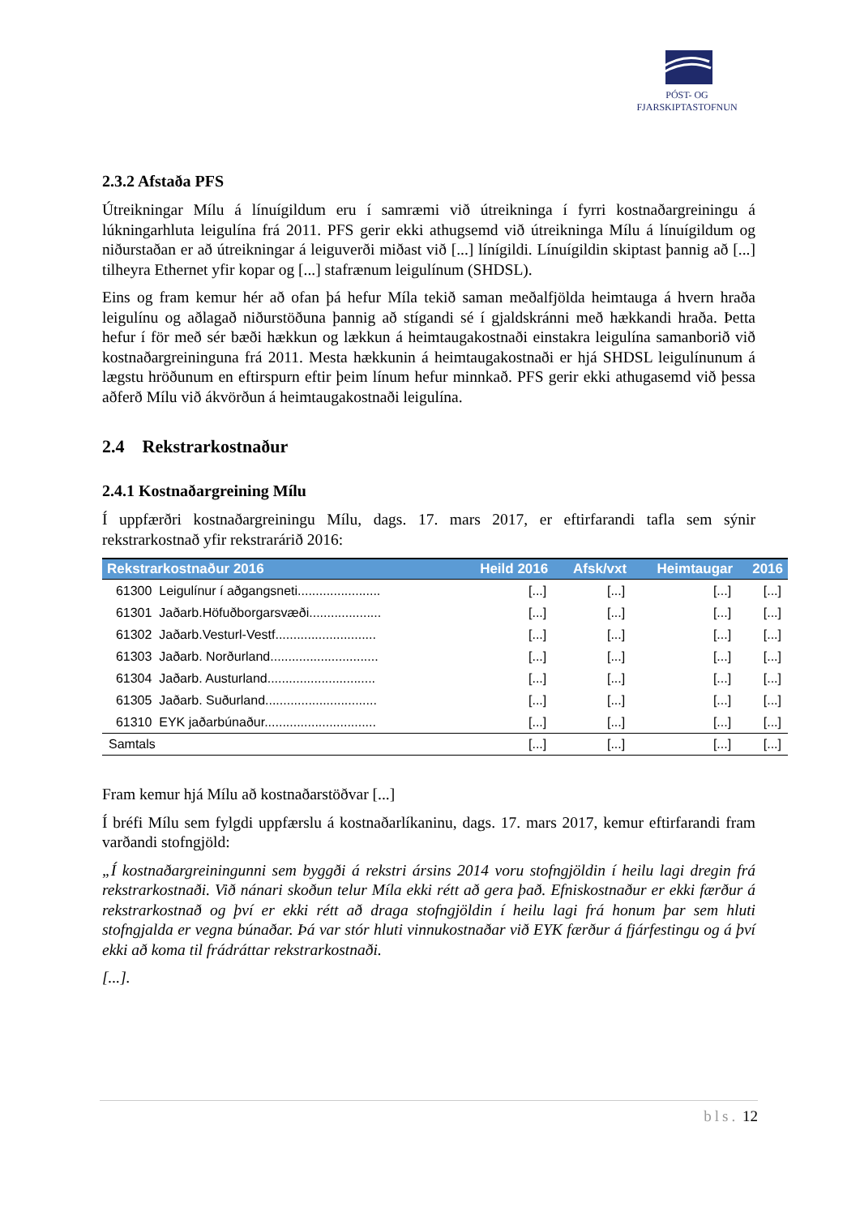PÓST- OG FJARSKIPTASTOFNUN
2.3.2 Afstaða PFS
Útreikningar Mílu á línuígildum eru í samræmi við útreikninga í fyrri kostnaðargreiningu á lúkningarhluta leigulína frá 2011. PFS gerir ekki athugsemd við útreikninga Mílu á línuígildum og niðurstaðan er að útreikningar á leiguverði miðast við [...] línígildi. Línuígildin skiptast þannig að [...] tilheyra Ethernet yfir kopar og [...] stafrænum leigulínum (SHDSL).
Eins og fram kemur hér að ofan þá hefur Míla tekið saman meðalfjölda heimtauga á hvern hraða leigulínu og aðlagað niðurstöðuna þannig að stígandi sé í gjaldskránni með hækkandi hraða. Þetta hefur í för með sér bæði hækkun og lækkun á heimtaugakostnaði einstakra leigulína samanborið við kostnaðargreininguna frá 2011. Mesta hækkunin á heimtaugakostnaði er hjá SHDSL leigulínunum á lægstu hröðunum en eftirspurn eftir þeim línum hefur minnkað. PFS gerir ekki athugasemd við þessa aðferð Mílu við ákvörðun á heimtaugakostnaði leigulína.
2.4 Rekstrarkostnaður
2.4.1 Kostnaðargreining Mílu
Í uppfærðri kostnaðargreiningu Mílu, dags. 17. mars 2017, er eftirfarandi tafla sem sýnir rekstrarkostnað yfir rekstrarárið 2016:
| Rekstrarkostnaður 2016 | Heild 2016 | Afsk/vxt | Heimtaugar | 2016 |
| --- | --- | --- | --- | --- |
| 61300 Leigulínur í aðgangsneti....................... | [...] | [...] | [...] | [...] |
| 61301 Jaðarb.Höfuðborgarsvæði.................... | [...] | [...] | [...] | [...] |
| 61302 Jaðarb.Vesturl-Vestf............................ | [...] | [...] | [...] | [...] |
| 61303 Jaðarb. Norðurland.............................. | [...] | [...] | [...] | [...] |
| 61304 Jaðarb. Austurland.............................. | [...] | [...] | [...] | [...] |
| 61305 Jaðarb. Suðurland............................... | [...] | [...] | [...] | [...] |
| 61310 EYK jaðarbúnaður............................... | [...] | [...] | [...] | [...] |
| Samtals | [...] | [...] | [...] | [...] |
Fram kemur hjá Mílu að kostnaðarstöðvar [...]
Í bréfi Mílu sem fylgdi uppfærslu á kostnaðarlíkaninu, dags. 17. mars 2017, kemur eftirfarandi fram varðandi stofngjöld:
„Í kostnaðargreiningunni sem byggði á rekstri ársins 2014 voru stofngjöldin í heilu lagi dregin frá rekstrarkostnaði. Við nánari skoðun telur Míla ekki rétt að gera það. Efniskostnaður er ekki færður á rekstrarkostnað og því er ekki rétt að draga stofngjöldin í heilu lagi frá honum þar sem hluti stofngjalda er vegna búnaðar. Þá var stór hluti vinnukostnaðar við EYK færður á fjárfestingu og á því ekki að koma til frádráttar rekstrarkostnaði.
[...].
bls. 12